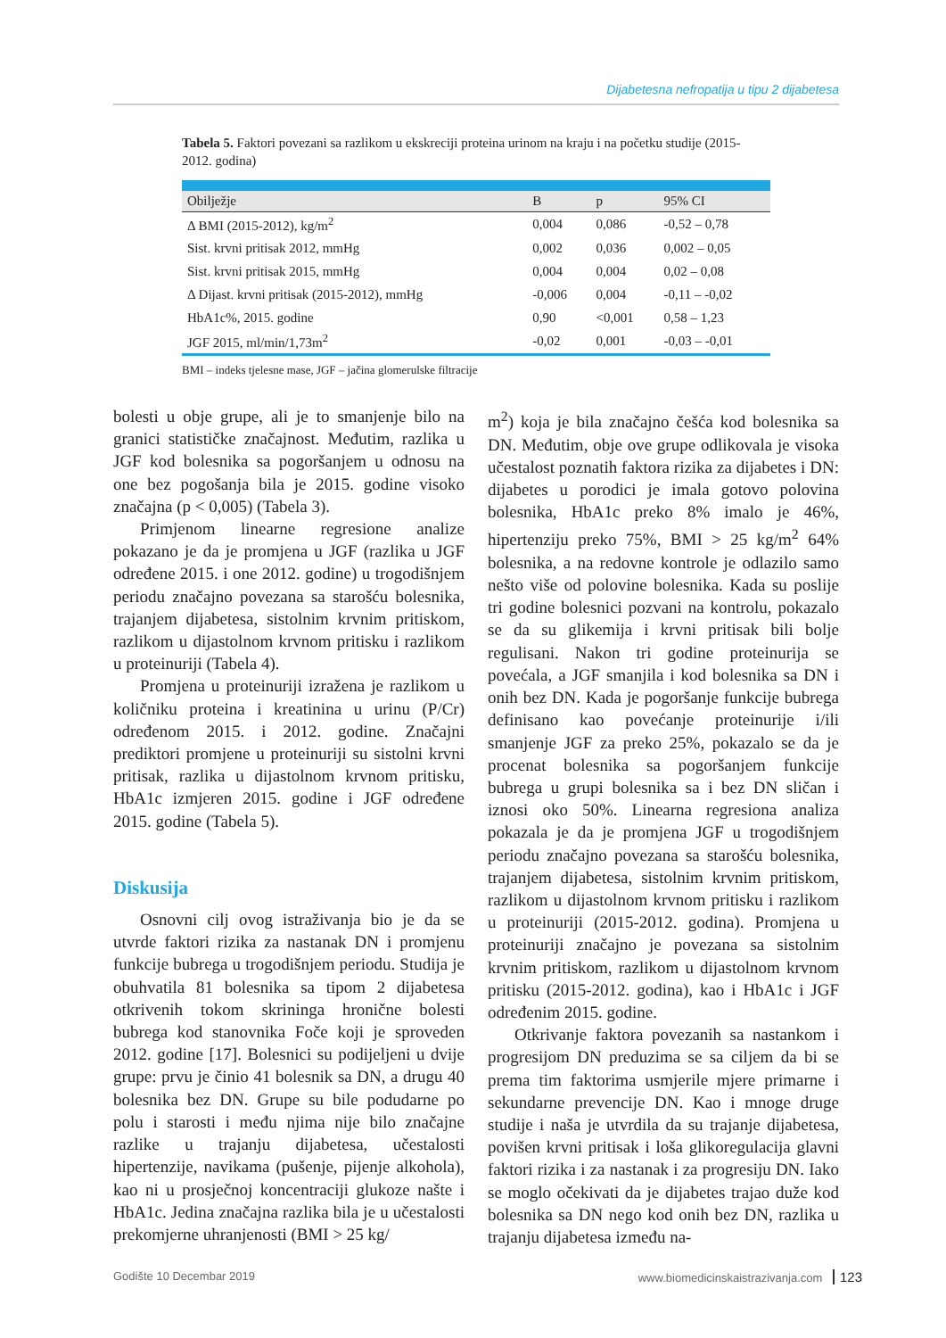Dijabetesna nefropatija u tipu 2 dijabetesa
Tabela 5. Faktori povezani sa razlikom u ekskreciji proteina urinom na kraju i na početku studije (2015-2012. godina)
| Obilježje | B | p | 95% CI |
| --- | --- | --- | --- |
| Δ BMI (2015-2012), kg/m<sup>2</sup> | 0,004 | 0,086 | -0,52 – 0,78 |
| Sist. krvni pritisak 2012, mmHg | 0,002 | 0,036 | 0,002 – 0,05 |
| Sist. krvni pritisak 2015, mmHg | 0,004 | 0,004 | 0,02 – 0,08 |
| Δ Dijast. krvni pritisak (2015-2012), mmHg | -0,006 | 0,004 | -0,11 – -0,02 |
| HbA1c%, 2015. godine | 0,90 | <0,001 | 0,58 – 1,23 |
| JGF 2015, ml/min/1,73m<sup>2</sup> | -0,02 | 0,001 | -0,03 – -0,01 |
BMI – indeks tjelesne mase, JGF – jačina glomerulske filtracije
bolesti u obje grupe, ali je to smanjenje bilo na granici statističke značajnost. Međutim, razlika u JGF kod bolesnika sa pogoršanjem u odnosu na one bez pogošanja bila je 2015. godine visoko značajna (p < 0,005) (Tabela 3).
Primjenom linearne regresione analize pokazano je da je promjena u JGF (razlika u JGF određene 2015. i one 2012. godine) u trogodišnjem periodu značajno povezana sa starošću bolesnika, trajanjem dijabetesa, sistolnim krvnim pritiskom, razlikom u dijastolnom krvnom pritisku i razlikom u proteinuriji (Tabela 4).
Promjena u proteinuriji izražena je razlikom u količniku proteina i kreatinina u urinu (P/Cr) određenom 2015. i 2012. godine. Značajni prediktori promjene u proteinuriji su sistolni krvni pritisak, razlika u dijastolnom krvnom pritisku, HbA1c izmjeren 2015. godine i JGF određene 2015. godine (Tabela 5).
Diskusija
Osnovni cilj ovog istraživanja bio je da se utvrde faktori rizika za nastanak DN i promjenu funkcije bubrega u trogodišnjem periodu. Studija je obuhvatila 81 bolesnika sa tipom 2 dijabetesa otkrivenih tokom skrininga hronične bolesti bubrega kod stanovnika Foče koji je sproveden 2012. godine [17]. Bolesnici su podijeljeni u dvije grupe: prvu je činio 41 bolesnik sa DN, a drugu 40 bolesnika bez DN. Grupe su bile podudarne po polu i starosti i među njima nije bilo značajne razlike u trajanju dijabetesa, učestalosti hipertenzije, navikama (pušenje, pijenje alkohola), kao ni u prosječnoj koncentraciji glukoze našte i HbA1c. Jedina značajna razlika bila je u učestalosti prekomjerne uhranjenosti (BMI > 25 kg/
m<sup>2</sup>) koja je bila značajno češća kod bolesnika sa DN. Međutim, obje ove grupe odlikovala je visoka učestalost poznatih faktora rizika za dijabetes i DN: dijabetes u porodici je imala gotovo polovina bolesnika, HbA1c preko 8% imalo je 46%, hipertenziju preko 75%, BMI > 25 kg/m<sup>2</sup> 64% bolesnika, a na redovne kontrole je odlazilo samo nešto više od polovine bolesnika. Kada su poslije tri godine bolesnici pozvani na kontrolu, pokazalo se da su glikemija i krvni pritisak bili bolje regulisani. Nakon tri godine proteinurija se povećala, a JGF smanjila i kod bolesnika sa DN i onih bez DN. Kada je pogoršanje funkcije bubrega definisano kao povećanje proteinurije i/ili smanjenje JGF za preko 25%, pokazalo se da je procenat bolesnika sa pogoršanjem funkcije bubrega u grupi bolesnika sa i bez DN sličan i iznosi oko 50%. Linearna regresiona analiza pokazala je da je promjena JGF u trogodišnjem periodu značajno povezana sa starošću bolesnika, trajanjem dijabetesa, sistolnim krvnim pritiskom, razlikom u dijastolnom krvnom pritisku i razlikom u proteinuriji (2015-2012. godina). Promjena u proteinuriji značajno je povezana sa sistolnim krvnim pritiskom, razlikom u dijastolnom krvnom pritisku (2015-2012. godina), kao i HbA1c i JGF određenim 2015. godine.
Otkrivanje faktora povezanih sa nastankom i progresijom DN preduzima se sa ciljem da bi se prema tim faktorima usmjerile mjere primarne i sekundarne prevencije DN. Kao i mnoge druge studije i naša je utvrdila da su trajanje dijabetesa, povišen krvni pritisak i loša glikoregulacija glavni faktori rizika i za nastanak i za progresiju DN. Iako se moglo očekivati da je dijabetes trajao duže kod bolesnika sa DN nego kod onih bez DN, razlika u trajanju dijabetesa između na-
Godište 10 Decembar 2019 www.biomedicinskaistrazivanja.com 123